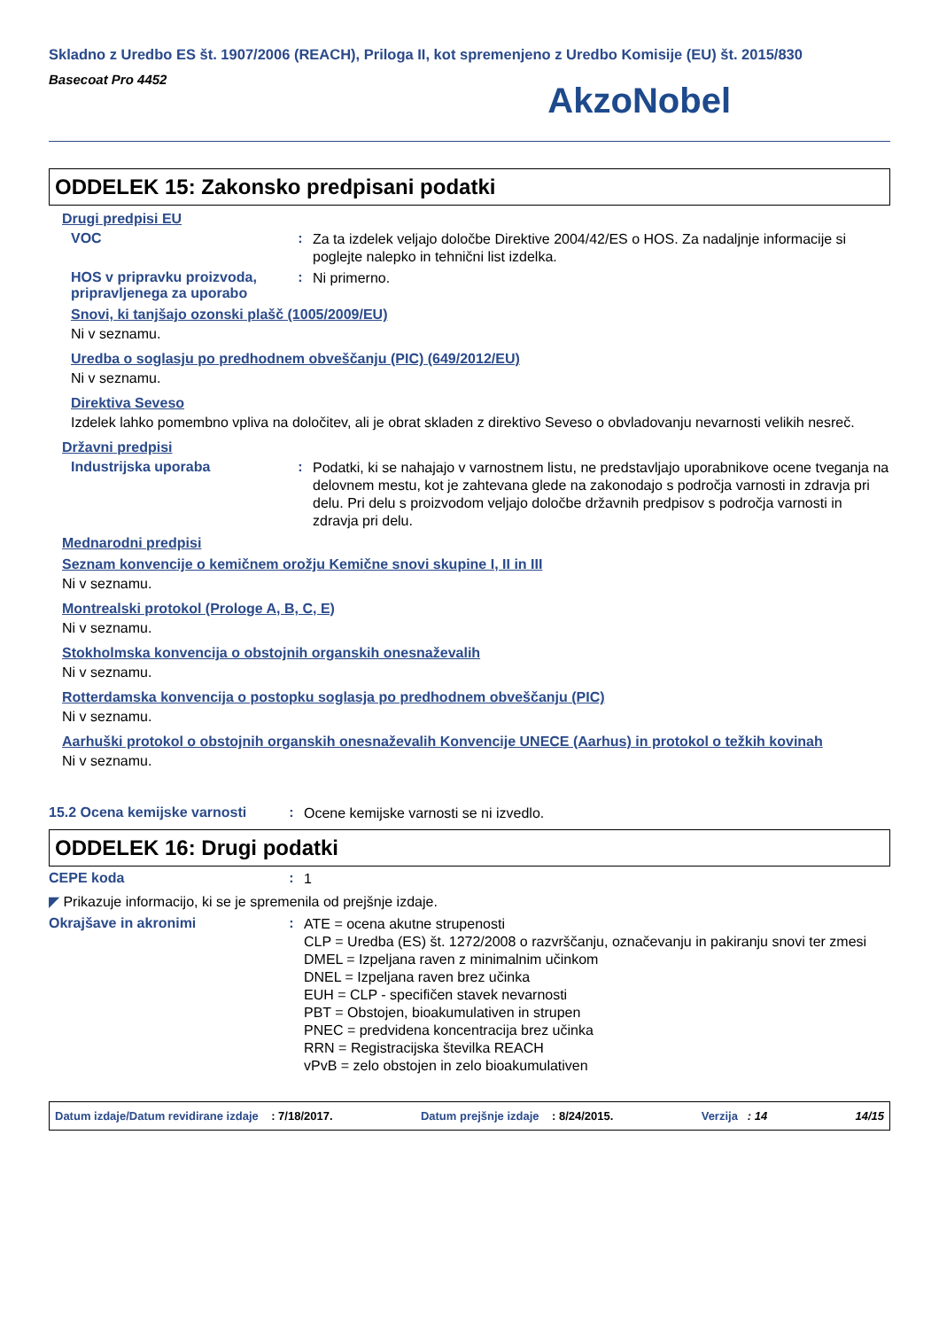Skladno z Uredbo ES št. 1907/2006 (REACH), Priloga II, kot spremenjeno z Uredbo Komisije (EU) št. 2015/830
Basecoat Pro 4452
AkzoNobel
ODDELEK 15: Zakonsko predpisani podatki
Drugi predpisi EU
VOC :
Za ta izdelek veljajo določbe Direktive 2004/42/ES o HOS. Za nadaljnje informacije si poglejte nalepko in tehnični list izdelka.
HOS v pripravku proizvoda, pripravljenega za uporabo
:
Ni primerno.
Snovi, ki tanjšajo ozonski plašč (1005/2009/EU)
Ni v seznamu.
Uredba o soglasju po predhodnem obveščanju (PIC) (649/2012/EU)
Ni v seznamu.
Direktiva Seveso
Izdelek lahko pomembno vpliva na določitev, ali je obrat skladen z direktivo Seveso o obvladovanju nevarnosti velikih nesreč.
Državni predpisi
Industrijska uporaba :
Podatki, ki se nahajajo v varnostnem listu, ne predstavljajo uporabnikove ocene tveganja na delovnem mestu, kot je zahtevana glede na zakonodajo s področja varnosti in zdravja pri delu. Pri delu s proizvodom veljajo določbe državnih predpisov s področja varnosti in zdravja pri delu.
Mednarodni predpisi
Seznam konvencije o kemičnem orožju Kemične snovi skupine I, II in III
Ni v seznamu.
Montrealski protokol (Prologe A, B, C, E)
Ni v seznamu.
Stokholmska konvencija o obstojnih organskih onesnaževalih
Ni v seznamu.
Rotterdamska konvencija o postopku soglasja po predhodnem obveščanju (PIC)
Ni v seznamu.
Aarhuški protokol o obstojnih organskih onesnaževalih Konvencije UNECE (Aarhus) in protokol o težkih kovinah
Ni v seznamu.
15.2 Ocena kemijske varnosti
:
Ocene kemijske varnosti se ni izvedlo.
ODDELEK 16: Drugi podatki
CEPE koda :
1
◤ Prikazuje informacijo, ki se je spremenila od prejšnje izdaje.
Okrajšave in akronimi :
ATE = ocena akutne strupenosti
CLP = Uredba (ES) št. 1272/2008 o razvrščanju, označevanju in pakiranju snovi ter zmesi
DMEL = Izpeljana raven z minimalnim učinkom
DNEL = Izpeljana raven brez učinka
EUH = CLP - specifičen stavek nevarnosti
PBT = Obstojen, bioakumulativen in strupen
PNEC = predvidena koncentracija brez učinka
RRN = Registracijska številka REACH
vPvB = zelo obstojen in zelo bioakumulativen
Datum izdaje/Datum revidirane izdaje : 7/18/2017. Datum prejšnje izdaje : 8/24/2015. Verzija : 14 14/15